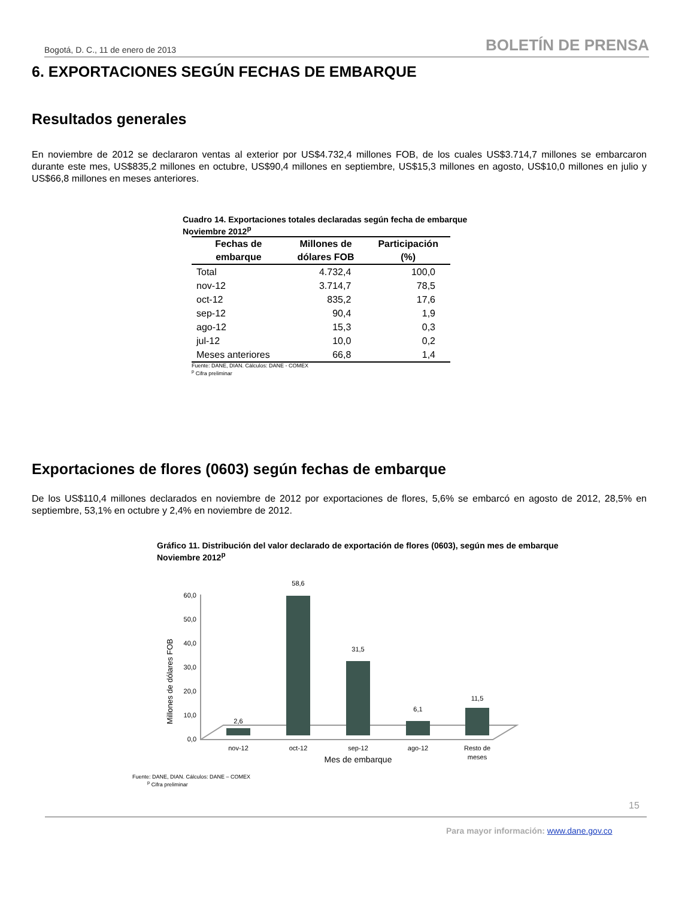Bogotá, D. C., 11 de enero de 2013 BOLETÍN DE PRENSA
6. EXPORTACIONES SEGÚN FECHAS DE EMBARQUE
Resultados generales
En noviembre de 2012 se declararon ventas al exterior por US$4.732,4 millones FOB, de los cuales US$3.714,7 millones se embarcaron durante este mes, US$835,2 millones en octubre, US$90,4 millones en septiembre, US$15,3 millones en agosto, US$10,0 millones en julio y US$66,8 millones en meses anteriores.
Cuadro 14. Exportaciones totales declaradas según fecha de embarque
Noviembre 2012<sup>p</sup>
| Fechas de embarque | Millones de dólares FOB | Participación (%) |
| --- | --- | --- |
| Total | 4.732,4 | 100,0 |
| nov-12 | 3.714,7 | 78,5 |
| oct-12 | 835,2 | 17,6 |
| sep-12 | 90,4 | 1,9 |
| ago-12 | 15,3 | 0,3 |
| jul-12 | 10,0 | 0,2 |
| Meses anteriores | 66,8 | 1,4 |
Fuente: DANE, DIAN. Cálculos: DANE - COMEX
<sup>p</sup> Cifra preliminar
Exportaciones de flores (0603) según fechas de embarque
De los US$110,4 millones declarados en noviembre de 2012 por exportaciones de flores, 5,6% se embarcó en agosto de 2012, 28,5% en septiembre, 53,1% en octubre y 2,4% en noviembre de 2012.
Gráfico 11. Distribución del valor declarado de exportación de flores (0603), según mes de embarque
Noviembre 2012<sup>p</sup>
Millones de dólares FOB
0,0
10,0
20,0
30,0
40,0
50,0
60,0
2,6
58,6
31,5
6,1
11,5
nov-12
oct-12
sep-12
ago-12
Resto de
meses
Mes de embarque
Fuente: DANE, DIAN. Cálculos: DANE – COMEX
<sup>p</sup> Cifra preliminar
15
Para mayor información: www.dane.gov.co